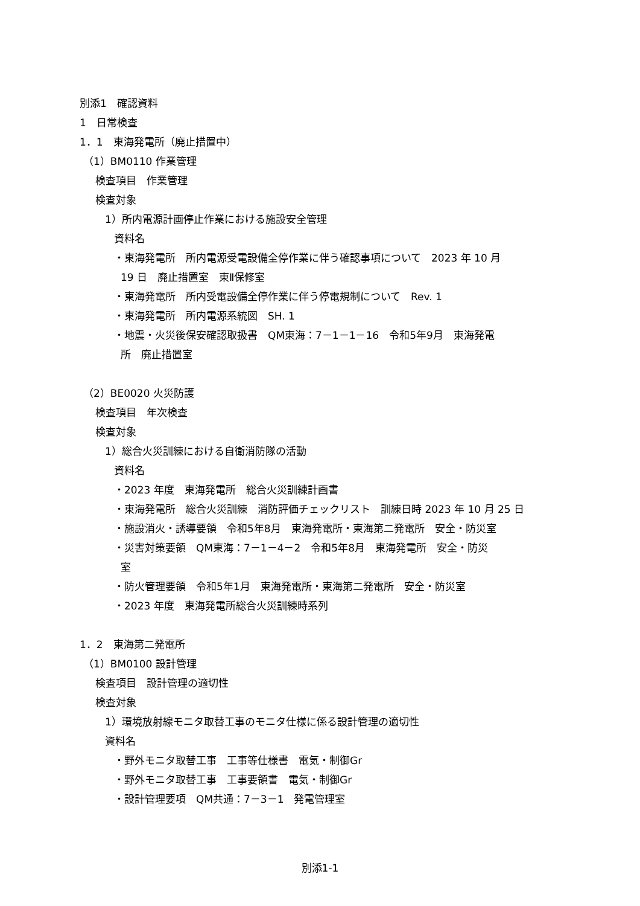別添1　確認資料
1　日常検査
1．1　東海発電所（廃止措置中）
（1）BM0110 作業管理
検査項目　作業管理
検査対象
1）所内電源計画停止作業における施設安全管理
資料名
・東海発電所　所内電源受電設備全停作業に伴う確認事項について　2023 年 10 月
19 日　廃止措置室　東Ⅱ保修室
・東海発電所　所内受電設備全停作業に伴う停電規制について　Rev. 1
・東海発電所　所内電源系統図　SH. 1
・地震・火災後保安確認取扱書　QM東海：7－1－1－16　令和5年9月　東海発電
所　廃止措置室
（2）BE0020 火災防護
検査項目　年次検査
検査対象
1）総合火災訓練における自衛消防隊の活動
資料名
・2023 年度　東海発電所　総合火災訓練計画書
・東海発電所　総合火災訓練　消防評価チェックリスト　訓練日時 2023 年 10 月 25 日
・施設消火・誘導要領　令和5年8月　東海発電所・東海第二発電所　安全・防災室
・災害対策要領　QM東海：7－1－4－2　令和5年8月　東海発電所　安全・防災
室
・防火管理要領　令和5年1月　東海発電所・東海第二発電所　安全・防災室
・2023 年度　東海発電所総合火災訓練時系列
1．2　東海第二発電所
（1）BM0100 設計管理
検査項目　設計管理の適切性
検査対象
1）環境放射線モニタ取替工事のモニタ仕様に係る設計管理の適切性
資料名
・野外モニタ取替工事　工事等仕様書　電気・制御Gr
・野外モニタ取替工事　工事要領書　電気・制御Gr
・設計管理要項　QM共通：7－3－1　発電管理室
別添1-1